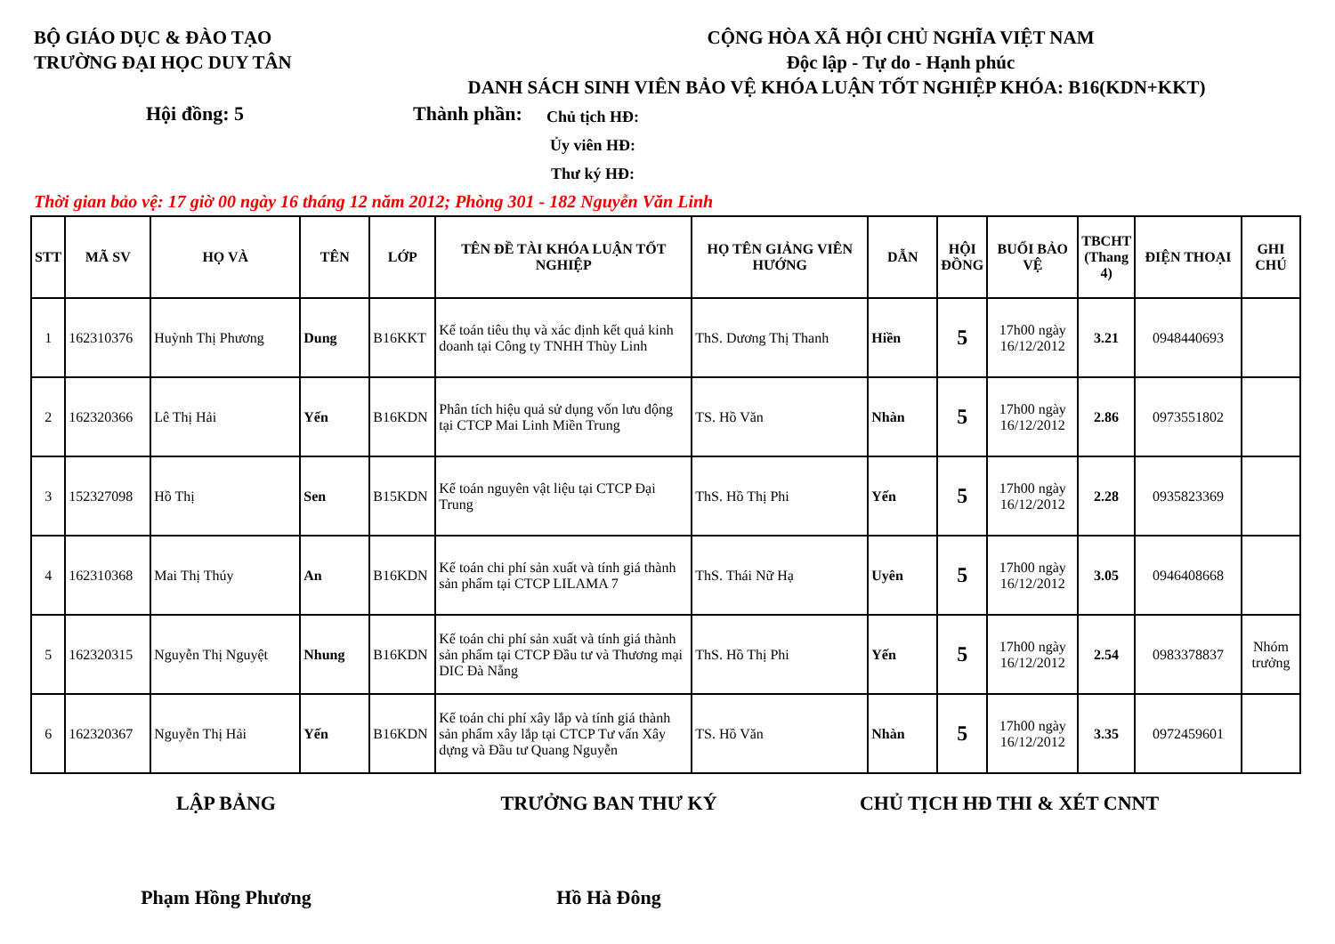BỘ GIÁO DỤC & ĐÀO TẠO
TRƯỜNG ĐẠI HỌC DUY TÂN
CỘNG HÒA XÃ HỘI CHỦ NGHĨA VIỆT NAM
Độc lập - Tự do - Hạnh phúc
DANH SÁCH SINH VIÊN BẢO VỆ KHÓA LUẬN TỐT NGHIỆP KHÓA: B16(KDN+KKT)
Hội đồng: 5 Thành phần:
Chủ tịch HĐ:
Ủy viên HĐ:
Thư ký HĐ:
Thời gian bảo vệ: 17 giờ 00 ngày 16 tháng 12 năm 2012; Phòng 301 - 182 Nguyễn Văn Linh
| STT | MÃ SV | HỌ VÀ | TÊN | LỚP | TÊN ĐỀ TÀI KHÓA LUẬN TỐT NGHIỆP | HỌ TÊN GIẢNG VIÊN HƯỚNG | DẪN | HỘI ĐỒNG | BUỔI BẢO VỆ | TBCHT (Thang 4) | ĐIỆN THOẠI | GHI CHÚ |
| --- | --- | --- | --- | --- | --- | --- | --- | --- | --- | --- | --- | --- |
| 1 | 162310376 | Huỳnh Thị Phương | Dung | B16KKT | Kế toán tiêu thụ và xác định kết quả kinh doanh tại Công ty TNHH Thùy Linh | ThS. Dương Thị Thanh | Hiền | 5 | 17h00 ngày 16/12/2012 | 3.21 | 0948440693 | |
| 2 | 162320366 | Lê Thị Hải | Yến | B16KDN | Phân tích hiệu quả sử dụng vốn lưu động tại CTCP Mai Linh Miền Trung | TS. Hồ Văn | Nhàn | 5 | 17h00 ngày 16/12/2012 | 2.86 | 0973551802 | |
| 3 | 152327098 | Hồ Thị | Sen | B15KDN | Kế toán nguyên vật liệu tại CTCP Đại Trung | ThS. Hồ Thị Phi | Yến | 5 | 17h00 ngày 16/12/2012 | 2.28 | 0935823369 | |
| 4 | 162310368 | Mai Thị Thúy | An | B16KDN | Kế toán chi phí sản xuất và tính giá thành sản phẩm tại CTCP LILAMA 7 | ThS. Thái Nữ Hạ | Uyên | 5 | 17h00 ngày 16/12/2012 | 3.05 | 0946408668 | |
| 5 | 162320315 | Nguyễn Thị Nguyệt | Nhung | B16KDN | Kế toán chi phí sản xuất và tính giá thành sản phẩm tại CTCP Đầu tư và Thương mại DIC Đà Nẵng | ThS. Hồ Thị Phi | Yến | 5 | 17h00 ngày 16/12/2012 | 2.54 | 0983378837 | Nhóm trưởng |
| 6 | 162320367 | Nguyễn Thị Hải | Yến | B16KDN | Kế toán chi phí xây lắp và tính giá thành sản phẩm xây lắp tại CTCP Tư vấn Xây dựng và Đầu tư Quang Nguyễn | TS. Hồ Văn | Nhàn | 5 | 17h00 ngày 16/12/2012 | 3.35 | 0972459601 | |
LẬP BẢNG TRƯỞNG BAN THƯ KÝ CHỦ TỊCH HĐ THI & XÉT CNNT
Phạm Hồng Phương Hồ Hà Đông